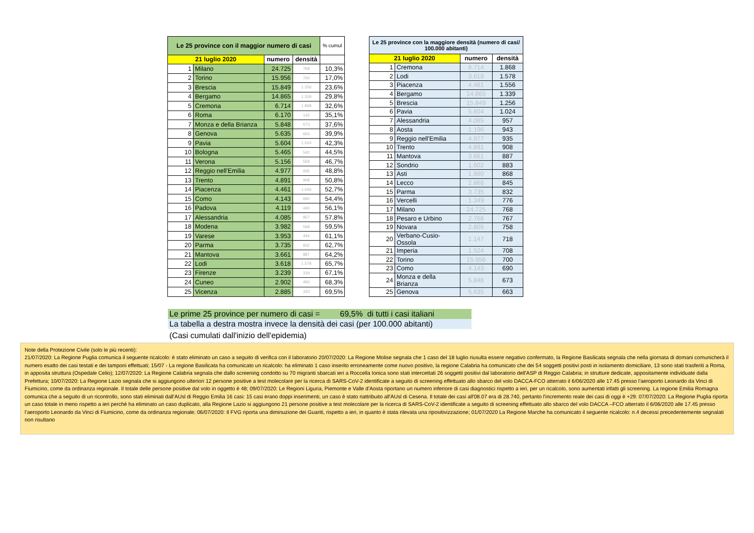| Le 25 province con il maggior numero di casi | | | | % cumul |
| --- | --- | --- | --- | --- |
| 21 luglio 2020 | | numero | densità | |
| 1 | Milano | 24.725 | 768 | 10,3% |
| 2 | Torino | 15.956 | 700 | 17,0% |
| 3 | Brescia | 15.849 | 1.256 | 23,6% |
| 4 | Bergamo | 14.865 | 1.339 | 29,8% |
| 5 | Cremona | 6.714 | 1.868 | 32,6% |
| 6 | Roma | 6.170 | 142 | 35,1% |
| 7 | Monza e della Brianza | 5.848 | 673 | 37,6% |
| 8 | Genova | 5.635 | 663 | 39,9% |
| 9 | Pavia | 5.604 | 1.024 | 42,3% |
| 10 | Bologna | 5.465 | 542 | 44,5% |
| 11 | Verona | 5.156 | 559 | 46,7% |
| 12 | Reggio nell'Emilia | 4.977 | 935 | 48,8% |
| 13 | Trento | 4.891 | 908 | 50,8% |
| 14 | Piacenza | 4.461 | 1.556 | 52,7% |
| 15 | Como | 4.143 | 690 | 54,4% |
| 16 | Padova | 4.119 | 440 | 56,1% |
| 17 | Alessandria | 4.085 | 957 | 57,8% |
| 18 | Modena | 3.982 | 568 | 59,5% |
| 19 | Varese | 3.953 | 444 | 61,1% |
| 20 | Parma | 3.735 | 832 | 62,7% |
| 21 | Mantova | 3.661 | 887 | 64,2% |
| 22 | Lodi | 3.618 | 1.578 | 65,7% |
| 23 | Firenze | 3.239 | 319 | 67,1% |
| 24 | Cuneo | 2.902 | 493 | 68,3% |
| 25 | Vicenza | 2.885 | 333 | 69,5% |
| Le 25 province con la maggiore densità (numero di casi/ 100.000 abitanti) | | | |
| --- | --- | --- | --- |
| 21 luglio 2020 | | numero | densità |
| 1 | Cremona | 6.714 | 1.868 |
| 2 | Lodi | 3.618 | 1.578 |
| 3 | Piacenza | 4.461 | 1.556 |
| 4 | Bergamo | 14.865 | 1.339 |
| 5 | Brescia | 15.849 | 1.256 |
| 6 | Pavia | 5.604 | 1.024 |
| 7 | Alessandria | 4.085 | 957 |
| 8 | Aosta | 1.196 | 943 |
| 9 | Reggio nell'Emilia | 4.977 | 935 |
| 10 | Trento | 4.891 | 908 |
| 11 | Mantova | 3.661 | 887 |
| 12 | Sondrio | 1.602 | 883 |
| 13 | Asti | 1.880 | 868 |
| 14 | Lecco | 2.868 | 845 |
| 15 | Parma | 3.735 | 832 |
| 16 | Vercelli | 1.349 | 776 |
| 17 | Milano | 24.725 | 768 |
| 18 | Pesaro e Urbino | 2.768 | 767 |
| 19 | Novara | 2.805 | 758 |
| 20 | Verbano-Cusio-Ossola | 1.147 | 718 |
| 21 | Imperia | 1.524 | 708 |
| 22 | Torino | 15.956 | 700 |
| 23 | Como | 4.143 | 690 |
| 24 | Monza e della Brianza | 5.848 | 673 |
| 25 | Genova | 5.635 | 663 |
Le prime 25 province per numero di casi = 69,5% di tutti i casi italiani
La tabella a destra mostra invece la densità dei casi (per 100.000 abitanti)
(Casi cumulati dall'inizio dell'epidemia)
Note della Protezione Civile (solo le più recenti):
21/07/2020: La Regione Puglia comunica il seguente ricalcolo: è stato eliminato un caso a seguito di verifica con il laboratorio 20/07/2020: La Regione Molise segnala che 1 caso del 18 luglio riusulta essere negativo confermato, la Regione Basilicata segnala che nella giornata di domani comunicherà il numero esatto dei casi testati e dei tamponi effettuati; 15/07 - La regione Basilicata ha comunicato un ricalcolo: ha eliminato 1 caso inserito erroneamente come nuovo positivo, la regione Calabria ha comunicato che dei 54 soggetti positivi posti in isolamento domiciliare, 13 sono stati trasferiti a Roma, in apposita struttura (Ospedale Celio); 12/07/2020: La Regione Calabria segnala che dallo screening condotto su 70 migranti sbarcati ieri a Roccella Ionica sono stati intercettati 26 soggetti positivi dal laboratorio dell'ASP di Reggio Calabria; in strutture dedicate, appositamente individuate dalla Prefettura; 10/07/2020: La Regione Lazio segnala che si aggiungono ulteriori 12 persone positive a test molecolare per la ricerca di SARS-CoV-2 identificate a seguito di screening effettuato allo sbarco del volo DACCA-FCO atterrato il 6/06/2020 alle 17.45 presso l'aeroporto Leonardo da Vinci di Fiumicino, come da ordinanza regionale. Il totale delle persone positive dal volo in oggetto è 48; 09/07/2020: Le Regioni Liguria, Piemonte e Valle d'Aosta riportano un numero inferiore di casi diagnostici rispetto a ieri, per un ricalcolo, sono aumentati infatti gli screening. La regione Emilia Romagna comunica che a seguito di un ricontrollo, sono stati eliminati dall'AUsl di Reggio Emilia 16 casi: 15 casi erano doppi inserimenti, un caso è stato riattribuito all'AUsl di Cesena. Il totale dei casi all'08.07 era di 28.740, pertanto l'incremento reale dei casi di oggi è +29. 07/07/2020: La Regione Puglia riporta un caso totale in meno rispetto a ieri perchè ha eliminato un caso duplicato, alla Regione Lazio si aggiungono 21 persone positive a test molecolare per la ricerca di SARS-CoV-2 identificate a seguito di screening effettuato allo sbarco del volo DACCA –FCO atterrato il 6/06/2020 alle 17.45 presso l’aeroporto Leonardo da Vinci di Fiumicino, come da ordinanza regionale; 06/07/2020: Il FVG riporta una diminuzione dei Guariti, rispetto a ieri, in quanto è stata rilevata una ripositivizzazione; 01/07/2020 La Regione Marche ha comunicato il seguente ricalcolo: n.4 decessi precedentemente segnalati non risultano